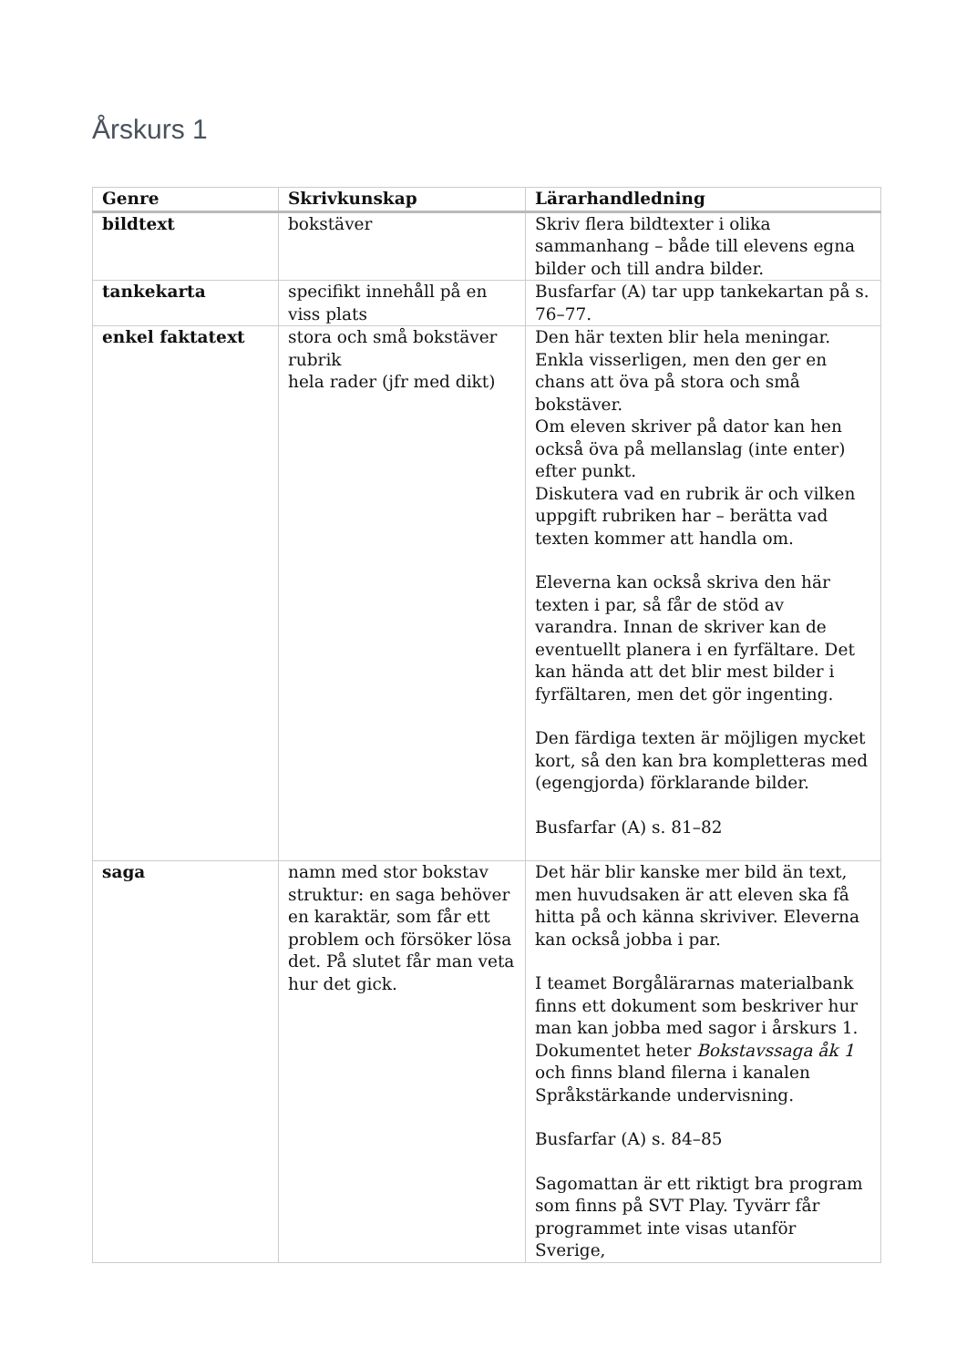Årskurs 1
| Genre | Skrivkunskap | Lärarhandledning |
| --- | --- | --- |
| bildtext | bokstäver | Skriv flera bildtexter i olika sammanhang – både till elevens egna bilder och till andra bilder. |
| tankekarta | specifikt innehåll på en viss plats | Busfarfar (A) tar upp tankekartan på s. 76–77. |
| enkel faktatext | stora och små bokstäver rubrik hela rader (jfr med dikt) | Den här texten blir hela meningar. Enkla visserligen, men den ger en chans att öva på stora och små bokstäver. Om eleven skriver på dator kan hen också öva på mellanslag (inte enter) efter punkt. Diskutera vad en rubrik är och vilken uppgift rubriken har – berätta vad texten kommer att handla om. Eleverna kan också skriva den här texten i par, så får de stöd av varandra. Innan de skriver kan de eventuellt planera i en fyrfältare. Det kan hända att det blir mest bilder i fyrfältaren, men det gör ingenting. Den färdiga texten är möjligen mycket kort, så den kan bra kompletteras med (egengjorda) förklarande bilder. Busfarfar (A) s. 81–82 |
| saga | namn med stor bokstav struktur: en saga behöver en karaktär, som får ett problem och försöker lösa det. På slutet får man veta hur det gick. | Det här blir kanske mer bild än text, men huvudsaken är att eleven ska få hitta på och känna skriviver. Eleverna kan också jobba i par. I teamet Borgålärarnas materialbank finns ett dokument som beskriver hur man kan jobba med sagor i årskurs 1. Dokumentet heter Bokstavssaga åk 1 och finns bland filerna i kanalen Språkstärkande undervisning. Busfarfar (A) s. 84–85 Sagomattan är ett riktigt bra program som finns på SVT Play. Tyvärr får programmet inte visas utanför Sverige, |